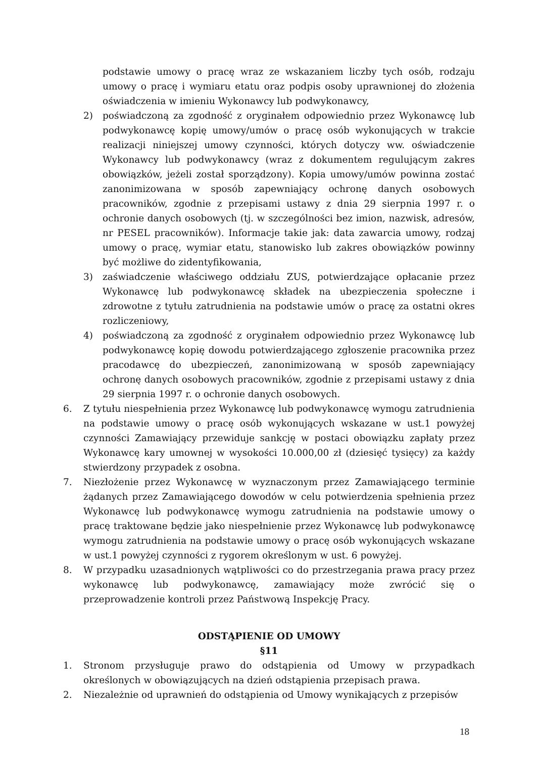podstawie umowy o pracę wraz ze wskazaniem liczby tych osób, rodzaju umowy o pracę i wymiaru etatu oraz podpis osoby uprawnionej do złożenia oświadczenia w imieniu Wykonawcy lub podwykonawcy,
2) poświadczoną za zgodność z oryginałem odpowiednio przez Wykonawcę lub podwykonawcę kopię umowy/umów o pracę osób wykonujących w trakcie realizacji niniejszej umowy czynności, których dotyczy ww. oświadczenie Wykonawcy lub podwykonawcy (wraz z dokumentem regulującym zakres obowiązków, jeżeli został sporządzony). Kopia umowy/umów powinna zostać zanonimizowana w sposób zapewniający ochronę danych osobowych pracowników, zgodnie z przepisami ustawy z dnia 29 sierpnia 1997 r. o ochronie danych osobowych (tj. w szczególności bez imion, nazwisk, adresów, nr PESEL pracowników). Informacje takie jak: data zawarcia umowy, rodzaj umowy o pracę, wymiar etatu, stanowisko lub zakres obowiązków powinny być możliwe do zidentyfikowania,
3) zaświadczenie właściwego oddziału ZUS, potwierdzające opłacanie przez Wykonawcę lub podwykonawcę składek na ubezpieczenia społeczne i zdrowotne z tytułu zatrudnienia na podstawie umów o pracę za ostatni okres rozliczeniowy,
4) poświadczoną za zgodność z oryginałem odpowiednio przez Wykonawcę lub podwykonawcę kopię dowodu potwierdzającego zgłoszenie pracownika przez pracodawcę do ubezpieczeń, zanonimizowaną w sposób zapewniający ochronę danych osobowych pracowników, zgodnie z przepisami ustawy z dnia 29 sierpnia 1997 r. o ochronie danych osobowych.
6. Z tytułu niespełnienia przez Wykonawcę lub podwykonawcę wymogu zatrudnienia na podstawie umowy o pracę osób wykonujących wskazane w ust.1 powyżej czynności Zamawiający przewiduje sankcję w postaci obowiązku zapłaty przez Wykonawcę kary umownej w wysokości 10.000,00 zł (dziesięć tysięcy) za każdy stwierdzony przypadek z osobna.
7. Niezłożenie przez Wykonawcę w wyznaczonym przez Zamawiającego terminie żądanych przez Zamawiającego dowodów w celu potwierdzenia spełnienia przez Wykonawcę lub podwykonawcę wymogu zatrudnienia na podstawie umowy o pracę traktowane będzie jako niespełnienie przez Wykonawcę lub podwykonawcę wymogu zatrudnienia na podstawie umowy o pracę osób wykonujących wskazane w ust.1 powyżej czynności z rygorem określonym w ust. 6 powyżej.
8. W przypadku uzasadnionych wątpliwości co do przestrzegania prawa pracy przez wykonawcę lub podwykonawcę, zamawiający może zwrócić się o przeprowadzenie kontroli przez Państwową Inspekcję Pracy.
ODSTĄPIENIE OD UMOWY
§11
1. Stronom przysługuje prawo do odstąpienia od Umowy w przypadkach określonych w obowiązujących na dzień odstąpienia przepisach prawa.
2. Niezależnie od uprawnień do odstąpienia od Umowy wynikających z przepisów
18